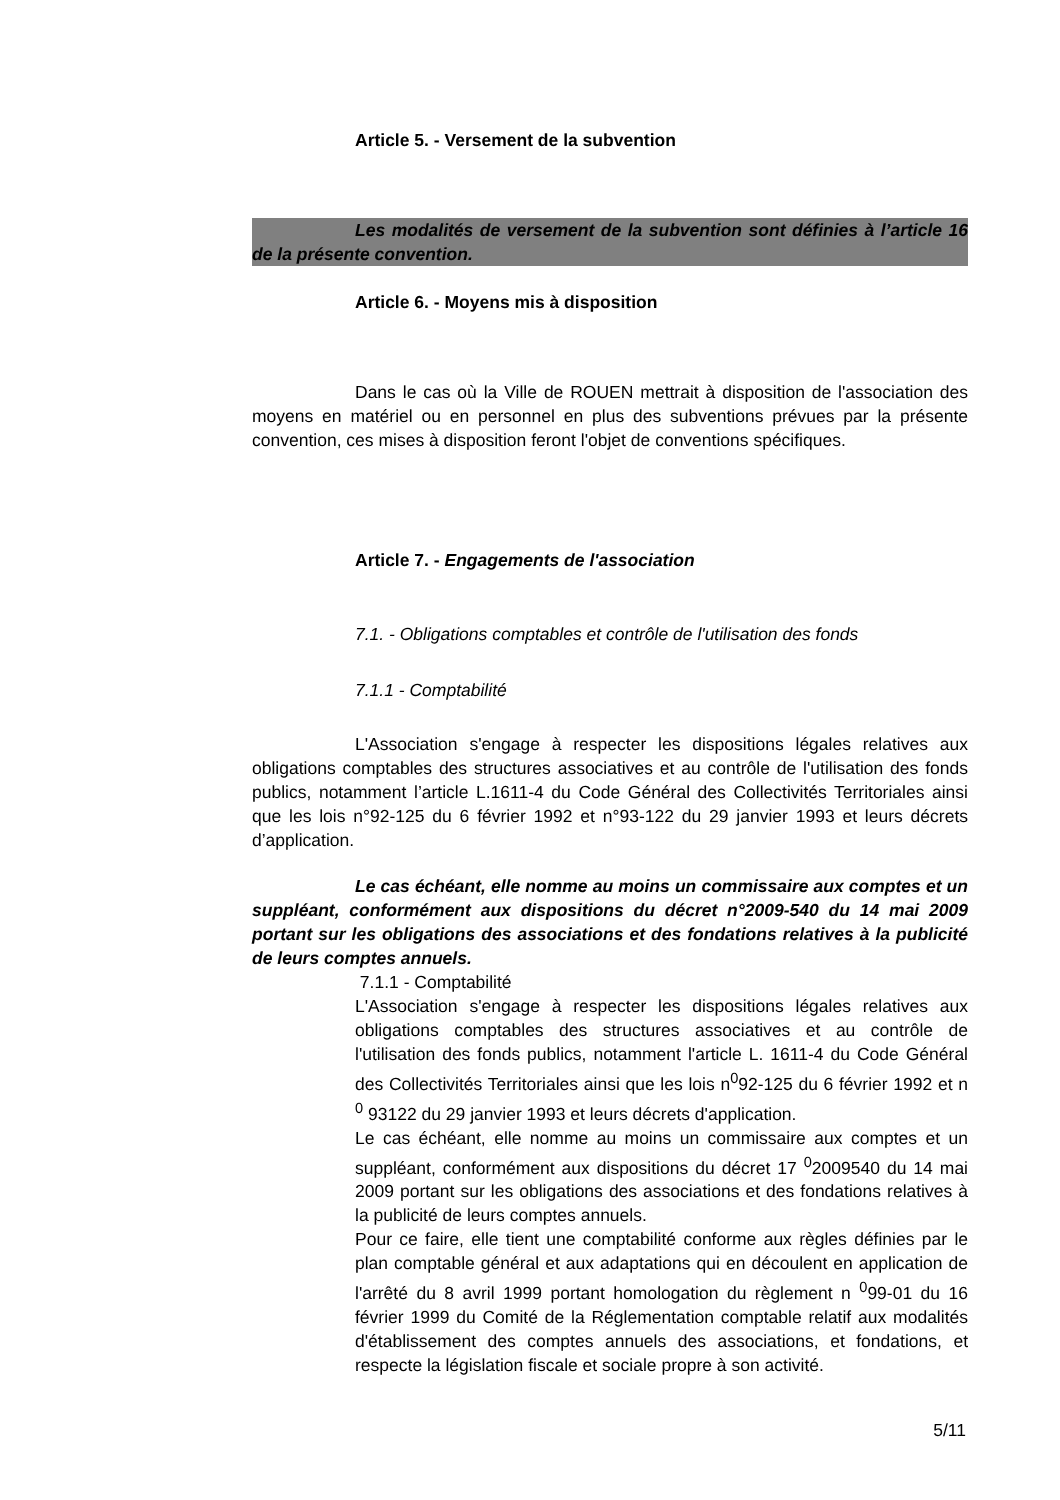Article 5. - Versement de la subvention
Les modalités de versement de la subvention sont définies à l’article 16 de la présente convention.
Article 6. - Moyens mis à disposition
Dans le cas où la Ville de ROUEN mettrait à disposition de l'association des moyens en matériel ou en personnel en plus des subventions prévues par la présente convention, ces mises à disposition feront l'objet de conventions spécifiques.
Article 7. - Engagements de l'association
7.1. - Obligations comptables et contrôle de l'utilisation des fonds
7.1.1 - Comptabilité
L'Association s'engage à respecter les dispositions légales relatives aux obligations comptables des structures associatives et au contrôle de l'utilisation des fonds publics, notamment l’article L.1611-4 du Code Général des Collectivités Territoriales ainsi que les lois n°92-125 du 6 février 1992 et n°93-122 du 29 janvier 1993 et leurs décrets d’application.
Le cas échéant, elle nomme au moins un commissaire aux comptes et un suppléant, conformément aux dispositions du décret n°2009-540 du 14 mai 2009 portant sur les obligations des associations et des fondations relatives à la publicité de leurs comptes annuels.
7.1.1 - Comptabilité
L'Association s'engage à respecter les dispositions légales relatives aux obligations comptables des structures associatives et au contrôle de l'utilisation des fonds publics, notamment l'article L. 1611-4 du Code Général des Collectivités Territoriales ainsi que les lois n<sup>0</sup>92-125 du 6 février 1992 et n <sup>0</sup> 93122 du 29 janvier 1993 et leurs décrets d'application.
Le cas échéant, elle nomme au moins un commissaire aux comptes et un suppléant, conformément aux dispositions du décret 17 <sup>0</sup>2009540 du 14 mai 2009 portant sur les obligations des associations et des fondations relatives à la publicité de leurs comptes annuels.
Pour ce faire, elle tient une comptabilité conforme aux règles définies par le plan comptable général et aux adaptations qui en découlent en application de l'arrêté du 8 avril 1999 portant homologation du règlement n <sup>0</sup>99-01 du 16 février 1999 du Comité de la Réglementation comptable relatif aux modalités d'établissement des comptes annuels des associations, et fondations, et respecte la législation fiscale et sociale propre à son activité.
5/11